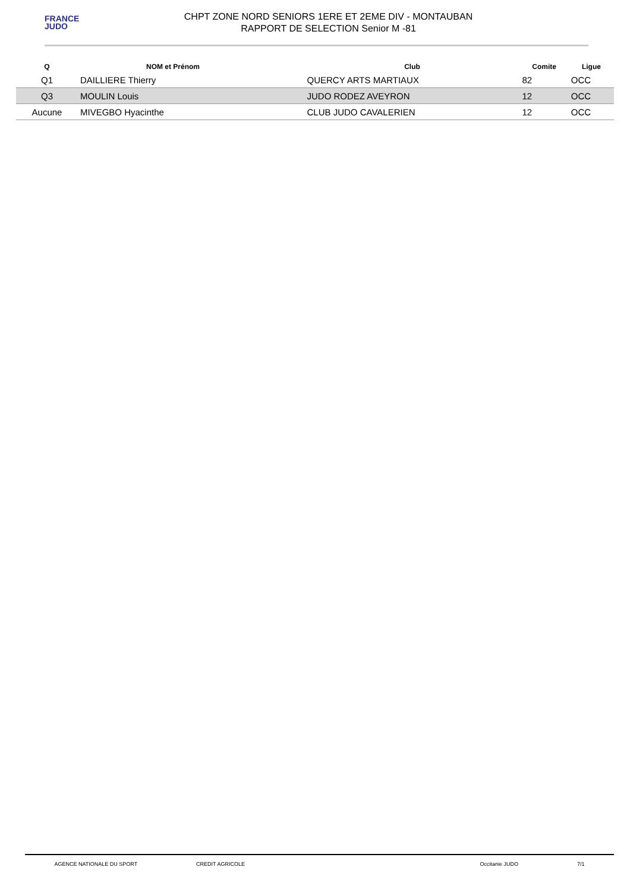FRANCE
JUDO
CHPT ZONE NORD SENIORS 1ERE ET 2EME DIV - MONTAUBAN
RAPPORT DE SELECTION Senior M -81
| Q | NOM et Prénom | Club | Comite | Ligue |
| --- | --- | --- | --- | --- |
| Q1 | DAILLIERE Thierry | QUERCY ARTS MARTIAUX | 82 | OCC |
| Q3 | MOULIN Louis | JUDO RODEZ AVEYRON | 12 | OCC |
| Aucune | MIVEGBO Hyacinthe | CLUB JUDO CAVALERIEN | 12 | OCC |
AGENCE NATIONALE DU SPORT CREDIT AGRICOLE Occitanie JUDO 7/1